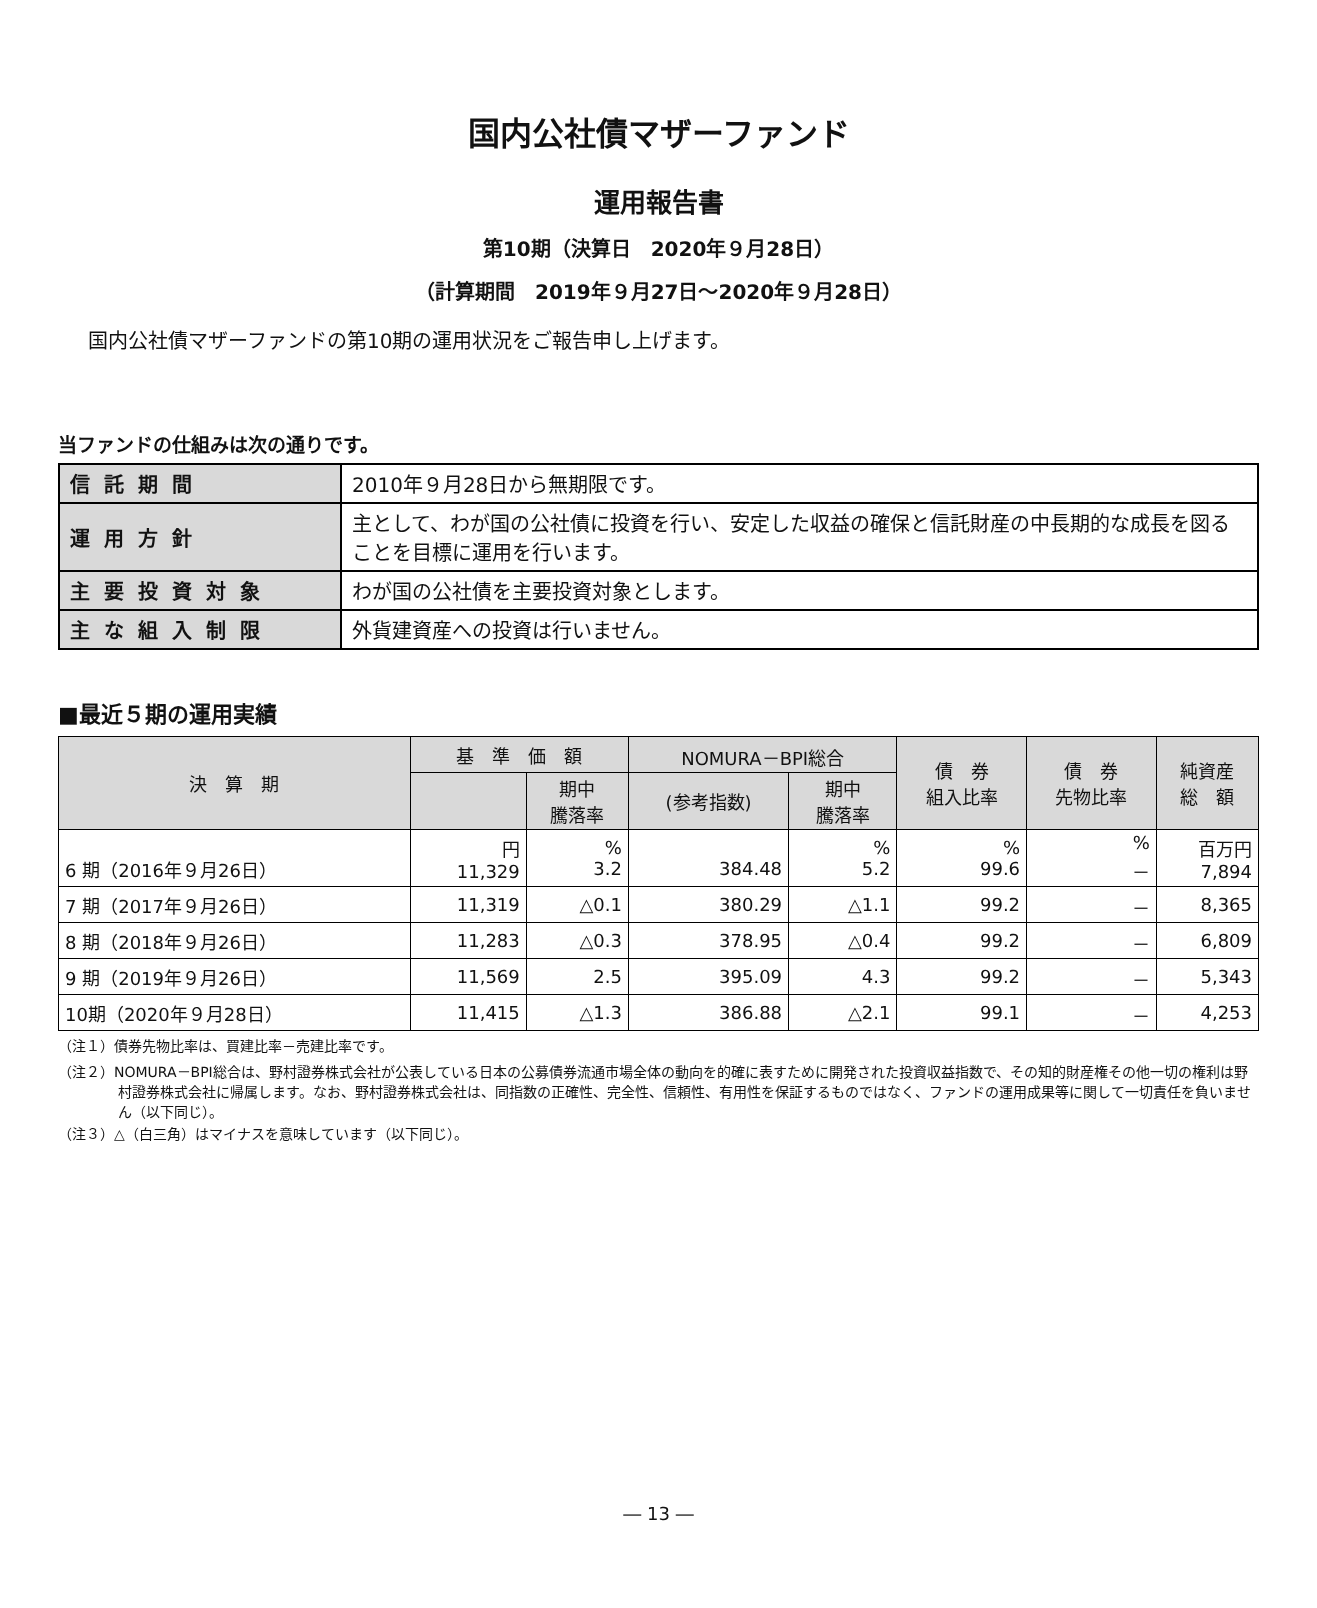国内公社債マザーファンド
運用報告書
第10期（決算日　2020年９月28日）
（計算期間　2019年９月27日～2020年９月28日）
国内公社債マザーファンドの第10期の運用状況をご報告申し上げます。
当ファンドの仕組みは次の通りです。
| 信託期間 | 2010年９月28日から無期限です。 |
| 運用方針 | 主として、わが国の公社債に投資を行い、安定した収益の確保と信託財産の中長期的な成長を図ることを目標に運用を行います。 |
| 主要投資対象 | わが国の公社債を主要投資対象とします。 |
| 主な組入制限 | 外貨建資産への投資は行いません。 |
■最近５期の運用実績
| 決 算 期 | 基 準 価 額 | | NOMURA－BPI総合 | | 債 券 組入比率 | 債 券 先物比率 | 純資産 総 額 |
| --- | --- | --- | --- | --- | --- | --- | --- |
| | | 期中 騰落率 | (参考指数) | 期中 騰落率 | | | |
| 6 期（2016年９月26日） | 円 11,329 | % 3.2 | 384.48 | % 5.2 | % 99.6 | % － | 百万円 7,894 |
| 7 期（2017年９月26日） | 11,319 | △0.1 | 380.29 | △1.1 | 99.2 | － | 8,365 |
| 8 期（2018年９月26日） | 11,283 | △0.3 | 378.95 | △0.4 | 99.2 | － | 6,809 |
| 9 期（2019年９月26日） | 11,569 | 2.5 | 395.09 | 4.3 | 99.2 | － | 5,343 |
| 10期（2020年９月28日） | 11,415 | △1.3 | 386.88 | △2.1 | 99.1 | － | 4,253 |
（注１）債券先物比率は、買建比率－売建比率です。
（注２）NOMURA－BPI総合は、野村證券株式会社が公表している日本の公募債券流通市場全体の動向を的確に表すために開発された投資収益指数で、その知的財産権その他一切の権利は野村證券株式会社に帰属します。なお、野村證券株式会社は、同指数の正確性、完全性、信頼性、有用性を保証するものではなく、ファンドの運用成果等に関して一切責任を負いません（以下同じ）。
（注３）△（白三角）はマイナスを意味しています（以下同じ）。
― 13 ―